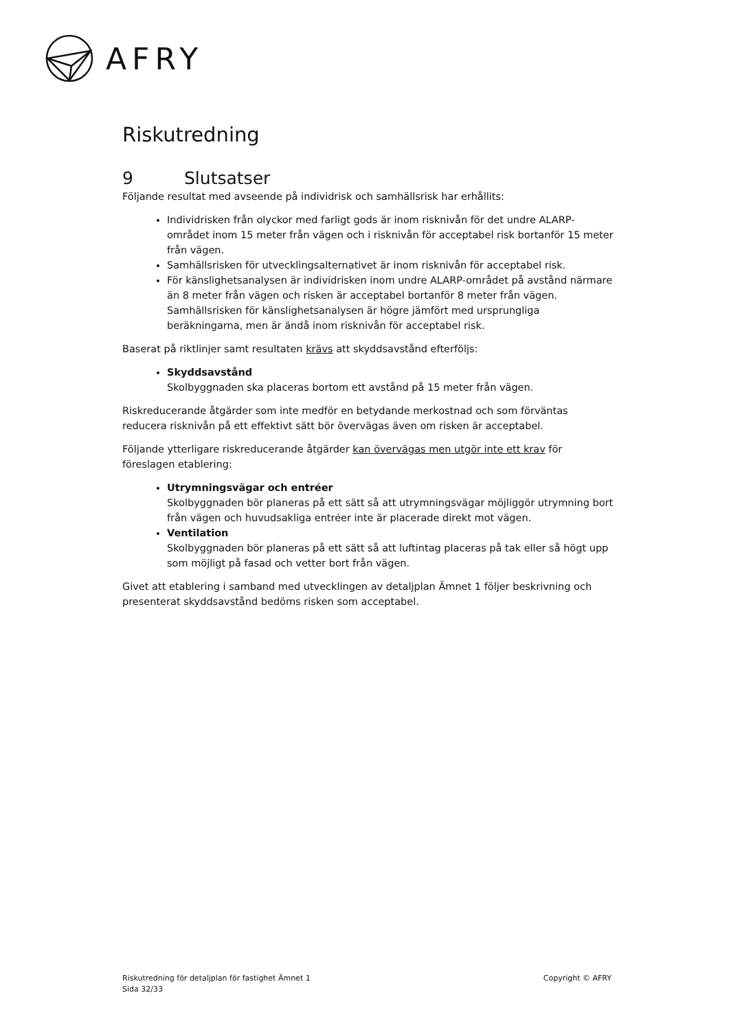AFRY
Riskutredning
9 Slutsatser
Följande resultat med avseende på individrisk och samhällsrisk har erhållits:
Individrisken från olyckor med farligt gods är inom risknivån för det undre ALARP-området inom 15 meter från vägen och i risknivån för acceptabel risk bortanför 15 meter från vägen.
Samhällsrisken för utvecklingsalternativet är inom risknivån för acceptabel risk.
För känslighetsanalysen är individrisken inom undre ALARP-området på avstånd närmare än 8 meter från vägen och risken är acceptabel bortanför 8 meter från vägen. Samhällsrisken för känslighetsanalysen är högre jämfört med ursprungliga beräkningarna, men är ändå inom risknivån för acceptabel risk.
Baserat på riktlinjer samt resultaten krävs att skyddsavstånd efterföljs:
Skyddsavstånd
Skolbyggnaden ska placeras bortom ett avstånd på 15 meter från vägen.
Riskreducerande åtgärder som inte medför en betydande merkostnad och som förväntas reducera risknivån på ett effektivt sätt bör övervägas även om risken är acceptabel.
Följande ytterligare riskreducerande åtgärder kan övervägas men utgör inte ett krav för föreslagen etablering:
Utrymningsvägar och entréer
Skolbyggnaden bör planeras på ett sätt så att utrymningsvägar möjliggör utrymning bort från vägen och huvudsakliga entréer inte är placerade direkt mot vägen.
Ventilation
Skolbyggnaden bör planeras på ett sätt så att luftintag placeras på tak eller så högt upp som möjligt på fasad och vetter bort från vägen.
Givet att etablering i samband med utvecklingen av detaljplan Ämnet 1 följer beskrivning och presenterat skyddsavstånd bedöms risken som acceptabel.
Riskutredning för detaljplan för fastighet Ämnet 1
Sida 32/33
Copyright © AFRY